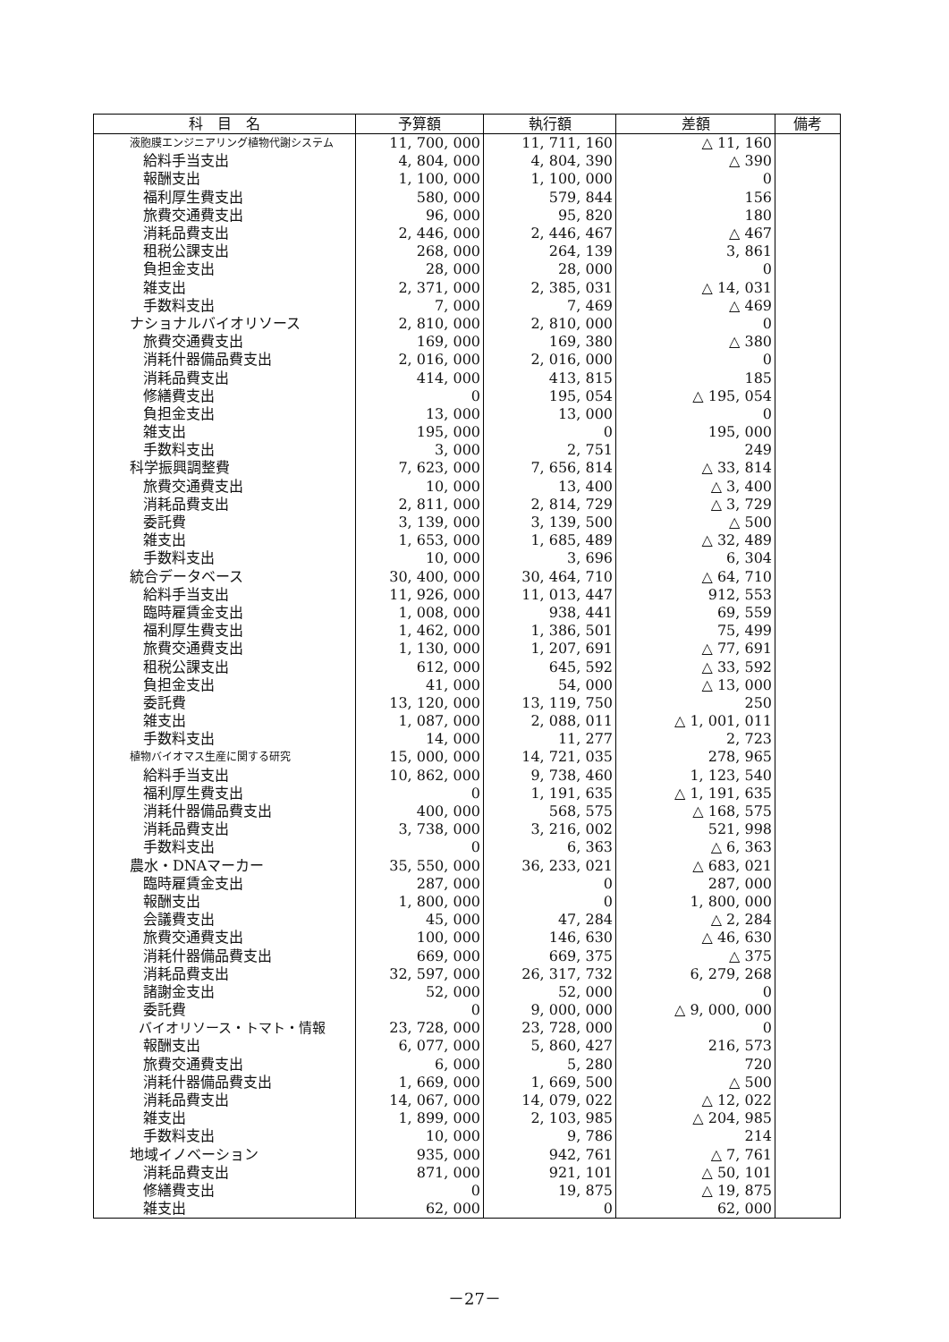| 科 目 名 | 予算額 | 執行額 | 差額 | 備考 |
| --- | --- | --- | --- | --- |
| 液胞膜エンジニアリング植物代謝システム | 11, 700, 000 | 11, 711, 160 | △ 11, 160 | |
| 給料手当支出 | 4, 804, 000 | 4, 804, 390 | △ 390 | |
| 報酬支出 | 1, 100, 000 | 1, 100, 000 | 0 | |
| 福利厚生費支出 | 580, 000 | 579, 844 | 156 | |
| 旅費交通費支出 | 96, 000 | 95, 820 | 180 | |
| 消耗品費支出 | 2, 446, 000 | 2, 446, 467 | △ 467 | |
| 租税公課支出 | 268, 000 | 264, 139 | 3, 861 | |
| 負担金支出 | 28, 000 | 28, 000 | 0 | |
| 雑支出 | 2, 371, 000 | 2, 385, 031 | △ 14, 031 | |
| 手数料支出 | 7, 000 | 7, 469 | △ 469 | |
| ナショナルバイオリソース | 2, 810, 000 | 2, 810, 000 | 0 | |
| 旅費交通費支出 | 169, 000 | 169, 380 | △ 380 | |
| 消耗什器備品費支出 | 2, 016, 000 | 2, 016, 000 | 0 | |
| 消耗品費支出 | 414, 000 | 413, 815 | 185 | |
| 修繕費支出 | 0 | 195, 054 | △ 195, 054 | |
| 負担金支出 | 13, 000 | 13, 000 | 0 | |
| 雑支出 | 195, 000 | 0 | 195, 000 | |
| 手数料支出 | 3, 000 | 2, 751 | 249 | |
| 科学振興調整費 | 7, 623, 000 | 7, 656, 814 | △ 33, 814 | |
| 旅費交通費支出 | 10, 000 | 13, 400 | △ 3, 400 | |
| 消耗品費支出 | 2, 811, 000 | 2, 814, 729 | △ 3, 729 | |
| 委託費 | 3, 139, 000 | 3, 139, 500 | △ 500 | |
| 雑支出 | 1, 653, 000 | 1, 685, 489 | △ 32, 489 | |
| 手数料支出 | 10, 000 | 3, 696 | 6, 304 | |
| 統合データベース | 30, 400, 000 | 30, 464, 710 | △ 64, 710 | |
| 給料手当支出 | 11, 926, 000 | 11, 013, 447 | 912, 553 | |
| 臨時雇賃金支出 | 1, 008, 000 | 938, 441 | 69, 559 | |
| 福利厚生費支出 | 1, 462, 000 | 1, 386, 501 | 75, 499 | |
| 旅費交通費支出 | 1, 130, 000 | 1, 207, 691 | △ 77, 691 | |
| 租税公課支出 | 612, 000 | 645, 592 | △ 33, 592 | |
| 負担金支出 | 41, 000 | 54, 000 | △ 13, 000 | |
| 委託費 | 13, 120, 000 | 13, 119, 750 | 250 | |
| 雑支出 | 1, 087, 000 | 2, 088, 011 | △ 1, 001, 011 | |
| 手数料支出 | 14, 000 | 11, 277 | 2, 723 | |
| 植物バイオマス生産に関する研究 | 15, 000, 000 | 14, 721, 035 | 278, 965 | |
| 給料手当支出 | 10, 862, 000 | 9, 738, 460 | 1, 123, 540 | |
| 福利厚生費支出 | 0 | 1, 191, 635 | △ 1, 191, 635 | |
| 消耗什器備品費支出 | 400, 000 | 568, 575 | △ 168, 575 | |
| 消耗品費支出 | 3, 738, 000 | 3, 216, 002 | 521, 998 | |
| 手数料支出 | 0 | 6, 363 | △ 6, 363 | |
| 農水・DNAマーカー | 35, 550, 000 | 36, 233, 021 | △ 683, 021 | |
| 臨時雇賃金支出 | 287, 000 | 0 | 287, 000 | |
| 報酬支出 | 1, 800, 000 | 0 | 1, 800, 000 | |
| 会議費支出 | 45, 000 | 47, 284 | △ 2, 284 | |
| 旅費交通費支出 | 100, 000 | 146, 630 | △ 46, 630 | |
| 消耗什器備品費支出 | 669, 000 | 669, 375 | △ 375 | |
| 消耗品費支出 | 32, 597, 000 | 26, 317, 732 | 6, 279, 268 | |
| 諸謝金支出 | 52, 000 | 52, 000 | 0 | |
| 委託費 | 0 | 9, 000, 000 | △ 9, 000, 000 | |
| バイオリソース・トマト・情報 | 23, 728, 000 | 23, 728, 000 | 0 | |
| 報酬支出 | 6, 077, 000 | 5, 860, 427 | 216, 573 | |
| 旅費交通費支出 | 6, 000 | 5, 280 | 720 | |
| 消耗什器備品費支出 | 1, 669, 000 | 1, 669, 500 | △ 500 | |
| 消耗品費支出 | 14, 067, 000 | 14, 079, 022 | △ 12, 022 | |
| 雑支出 | 1, 899, 000 | 2, 103, 985 | △ 204, 985 | |
| 手数料支出 | 10, 000 | 9, 786 | 214 | |
| 地域イノベーション | 935, 000 | 942, 761 | △ 7, 761 | |
| 消耗品費支出 | 871, 000 | 921, 101 | △ 50, 101 | |
| 修繕費支出 | 0 | 19, 875 | △ 19, 875 | |
| 雑支出 | 62, 000 | 0 | 62, 000 | |
－27－